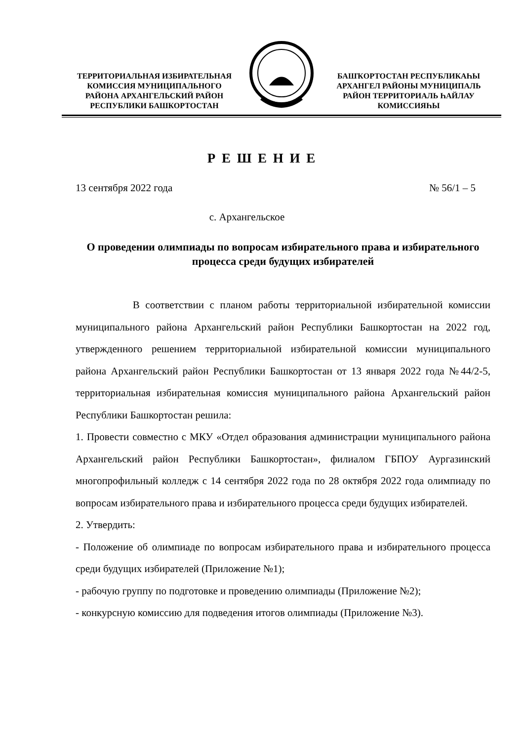ТЕРРИТОРИАЛЬНАЯ ИЗБИРАТЕЛЬНАЯ
КОМИССИЯ МУНИЦИПАЛЬНОГО
РАЙОНА АРХАНГЕЛЬСКИЙ РАЙОН
РЕСПУБЛИКИ БАШКОРТОСТАН
БАШҠОРТОСТАН РЕСПУБЛИКАҺЫ
АРХАНГЕЛ РАЙОНЫ МУНИЦИПАЛЬ
РАЙОН ТЕРРИТОРИАЛЬ ҺАЙЛАУ
КОМИССИЯҺЫ
Р Е Ш Е Н И Е
13 сентября 2022 года № 56/1 – 5
с. Архангельское
О проведении олимпиады по вопросам избирательного права и избирательного процесса среди будущих избирателей
В соответствии с планом работы территориальной избирательной комиссии муниципального района Архангельский район Республики Башкортостан на 2022 год, утвержденного решением территориальной избирательной комиссии муниципального района Архангельский район Республики Башкортостан от 13 января 2022 года №44/2-5, территориальная избирательная комиссия муниципального района Архангельский район Республики Башкортостан решила:
1. Провести совместно с МКУ «Отдел образования администрации муниципального района Архангельский район Республики Башкортостан», филиалом ГБПОУ Аургазинский многопрофильный колледж с 14 сентября 2022 года по 28 октября 2022 года олимпиаду по вопросам избирательного права и избирательного процесса среди будущих избирателей.
2. Утвердить:
- Положение об олимпиаде по вопросам избирательного права и избирательного процесса среди будущих избирателей (Приложение №1);
- рабочую группу по подготовке и проведению олимпиады (Приложение №2);
- конкурсную комиссию для подведения итогов олимпиады (Приложение №3).